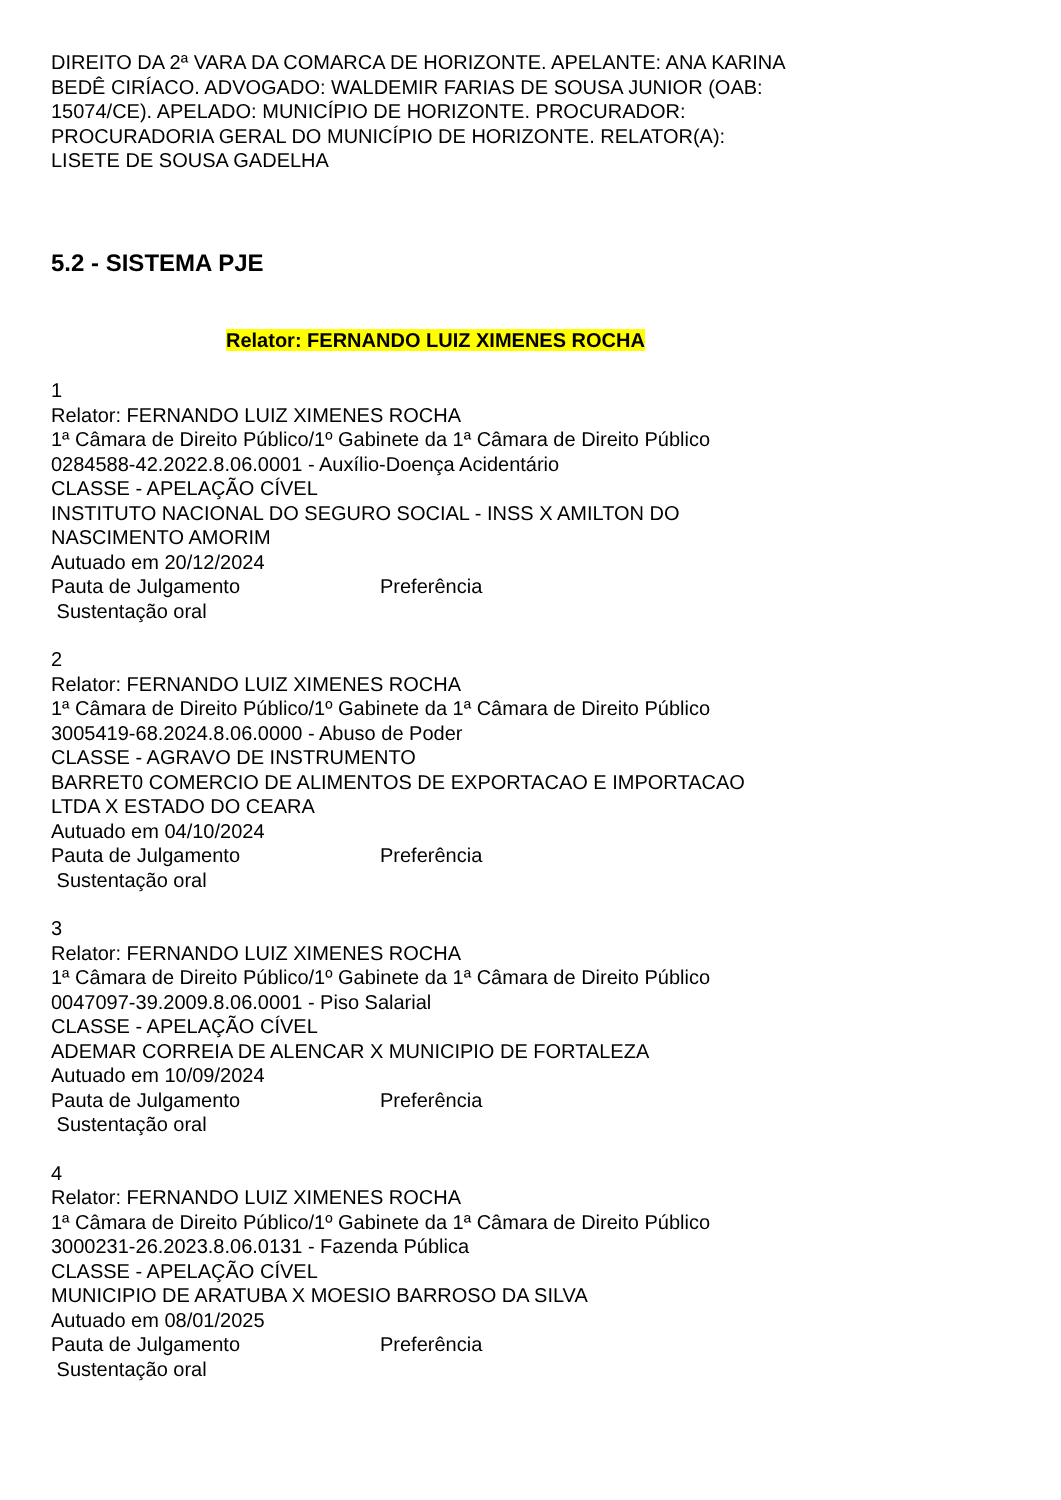DIREITO DA 2ª VARA DA COMARCA DE HORIZONTE. APELANTE: ANA KARINA
BEDÊ CIRÍACO. ADVOGADO: WALDEMIR FARIAS DE SOUSA JUNIOR (OAB:
15074/CE). APELADO: MUNICÍPIO DE HORIZONTE. PROCURADOR:
PROCURADORIA GERAL DO MUNICÍPIO DE HORIZONTE. RELATOR(A):
LISETE DE SOUSA GADELHA
5.2 - SISTEMA PJE
Relator: FERNANDO LUIZ XIMENES ROCHA
1
Relator: FERNANDO LUIZ XIMENES ROCHA
1ª Câmara de Direito Público/1º Gabinete da 1ª Câmara de Direito Público
0284588-42.2022.8.06.0001 - Auxílio-Doença Acidentário
CLASSE - APELAÇÃO CÍVEL
INSTITUTO NACIONAL DO SEGURO SOCIAL - INSS X AMILTON DO
NASCIMENTO AMORIM
Autuado em 20/12/2024
Pauta de Julgamento Preferência
Sustentação oral
2
Relator: FERNANDO LUIZ XIMENES ROCHA
1ª Câmara de Direito Público/1º Gabinete da 1ª Câmara de Direito Público
3005419-68.2024.8.06.0000 - Abuso de Poder
CLASSE - AGRAVO DE INSTRUMENTO
BARRET0 COMERCIO DE ALIMENTOS DE EXPORTACAO E IMPORTACAO
LTDA X ESTADO DO CEARA
Autuado em 04/10/2024
Pauta de Julgamento Preferência
Sustentação oral
3
Relator: FERNANDO LUIZ XIMENES ROCHA
1ª Câmara de Direito Público/1º Gabinete da 1ª Câmara de Direito Público
0047097-39.2009.8.06.0001 - Piso Salarial
CLASSE - APELAÇÃO CÍVEL
ADEMAR CORREIA DE ALENCAR X MUNICIPIO DE FORTALEZA
Autuado em 10/09/2024
Pauta de Julgamento Preferência
Sustentação oral
4
Relator: FERNANDO LUIZ XIMENES ROCHA
1ª Câmara de Direito Público/1º Gabinete da 1ª Câmara de Direito Público
3000231-26.2023.8.06.0131 - Fazenda Pública
CLASSE - APELAÇÃO CÍVEL
MUNICIPIO DE ARATUBA X MOESIO BARROSO DA SILVA
Autuado em 08/01/2025
Pauta de Julgamento Preferência
Sustentação oral